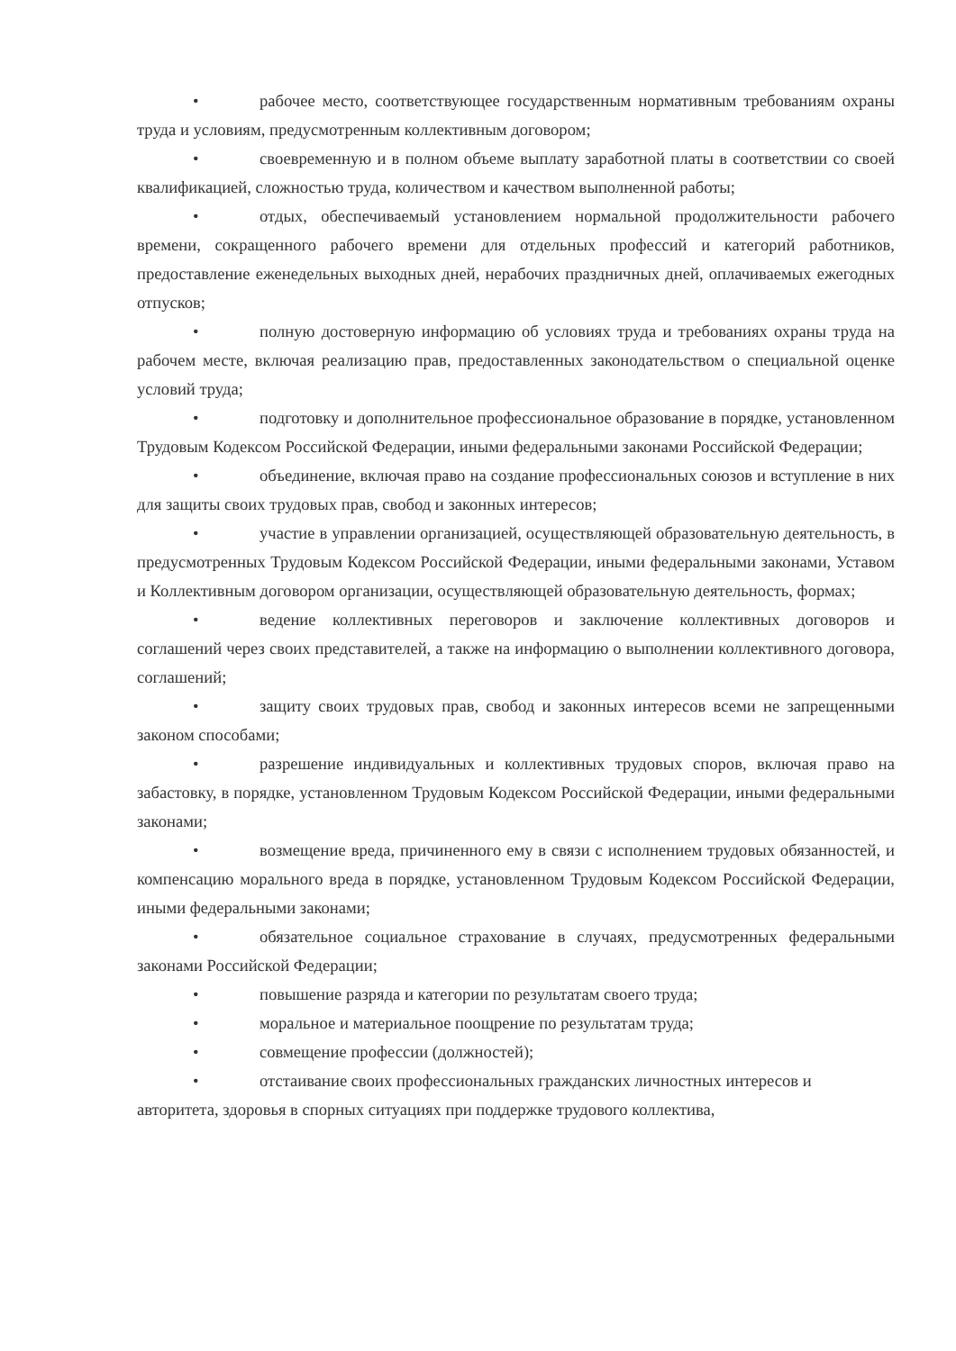• рабочее место, соответствующее государственным нормативным требованиям охраны труда и условиям, предусмотренным коллективным договором;
• своевременную и в полном объеме выплату заработной платы в соответствии со своей квалификацией, сложностью труда, количеством и качеством выполненной работы;
• отдых, обеспечиваемый установлением нормальной продолжительности рабочего времени, сокращенного рабочего времени для отдельных профессий и категорий работников, предоставление еженедельных выходных дней, нерабочих праздничных дней, оплачиваемых ежегодных отпусков;
• полную достоверную информацию об условиях труда и требованиях охраны труда на рабочем месте, включая реализацию прав, предоставленных законодательством о специальной оценке условий труда;
• подготовку и дополнительное профессиональное образование в порядке, установленном Трудовым Кодексом Российской Федерации, иными федеральными законами Российской Федерации;
• объединение, включая право на создание профессиональных союзов и вступление в них для защиты своих трудовых прав, свобод и законных интересов;
• участие в управлении организацией, осуществляющей образовательную деятельность, в предусмотренных Трудовым Кодексом Российской Федерации, иными федеральными законами, Уставом и Коллективным договором организации, осуществляющей образовательную деятельность, формах;
• ведение коллективных переговоров и заключение коллективных договоров и соглашений через своих представителей, а также на информацию о выполнении коллективного договора, соглашений;
• защиту своих трудовых прав, свобод и законных интересов всеми не запрещенными законом способами;
• разрешение индивидуальных и коллективных трудовых споров, включая право на забастовку, в порядке, установленном Трудовым Кодексом Российской Федерации, иными федеральными законами;
• возмещение вреда, причиненного ему в связи с исполнением трудовых обязанностей, и компенсацию морального вреда в порядке, установленном Трудовым Кодексом Российской Федерации, иными федеральными законами;
• обязательное социальное страхование в случаях, предусмотренных федеральными законами Российской Федерации;
• повышение разряда и категории по результатам своего труда;
• моральное и материальное поощрение по результатам труда;
• совмещение профессии (должностей);
• отстаивание своих профессиональных гражданских личностных интересов и авторитета, здоровья в спорных ситуациях при поддержке трудового коллектива,